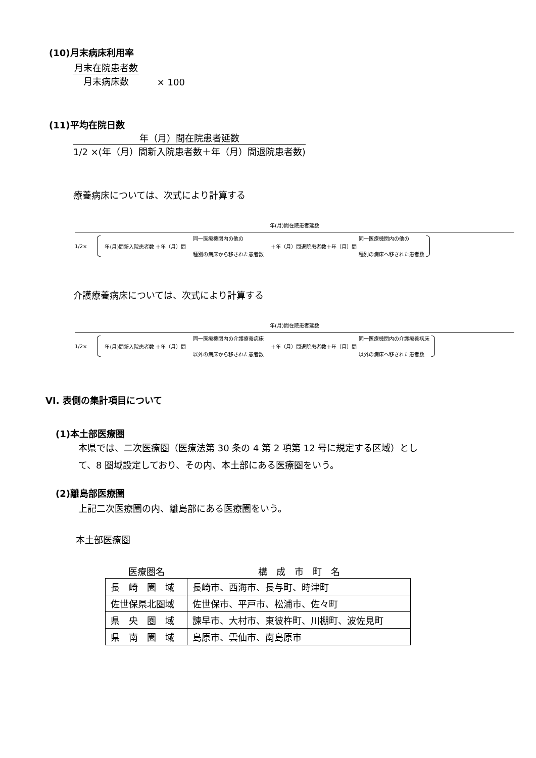(10)月末病床利用率
月末在院患者数
月末病床数
× 100
(11)平均在院日数
年（月）間在院患者延数
1/2 ×(年（月）間新入院患者数＋年（月）間退院患者数)
療養病床については、次式により計算する
年(月)間在院患者延数
1/2× 年(月)間新入院患者数 ＋年（月）間 同一医療機関内の他の
種別の病床から移された患者数 ＋年（月）間退院患者数＋年（月）間 同一医療機関内の他の
種別の病床へ移された患者数
介護療養病床については、次式により計算する
年(月)間在院患者延数
1/2× 年(月)間新入院患者数 ＋年（月）間 同一医療機関内の介護療養病床
以外の病床から移された患者数 ＋年（月）間退院患者数＋年（月）間 同一医療機関内の介護療養病床
以外の病床へ移された患者数
VI. 表側の集計項目について
(1)本土部医療圏
本県では、二次医療圏（医療法第 30 条の 4 第 2 項第 12 号に規定する区域）とし
て、8 圏域設定しており、その内、本土部にある医療圏をいう。
(2)離島部医療圏
上記二次医療圏の内、離島部にある医療圏をいう。
本土部医療圏
| 医療圏名 | 構 成 市 町 名 |
| --- | --- |
| 長 崎 圏 域 | 長崎市、西海市、長与町、時津町 |
| 佐世保県北圏域 | 佐世保市、平戸市、松浦市、佐々町 |
| 県 央 圏 域 | 諫早市、大村市、東彼杵町、川棚町、波佐見町 |
| 県 南 圏 域 | 島原市、雲仙市、南島原市 |